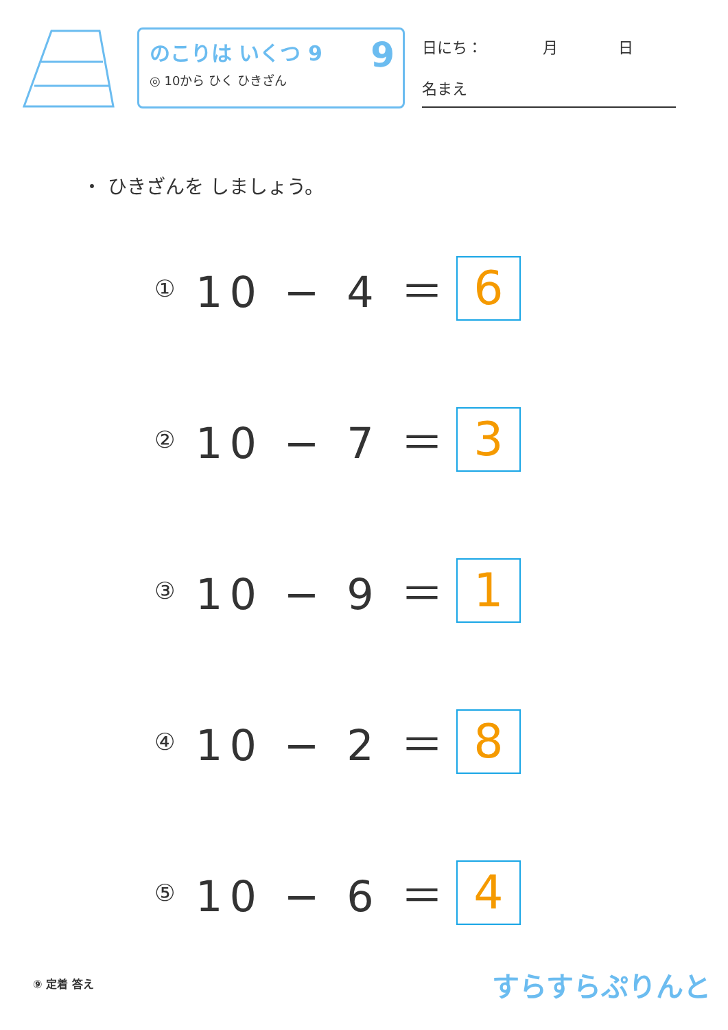のこりは いくつ 9
◎ 10から ひく ひきざん
9
日にち：　　　　月　　　　日
名まえ
・ ひきざんを しましょう。
① 10 − 4 ＝ 6
② 10 − 7 ＝ 3
③ 10 − 9 ＝ 1
④ 10 − 2 ＝ 8
⑤ 10 − 6 ＝ 4
⑨ 定着 答え すらすらぷりんと